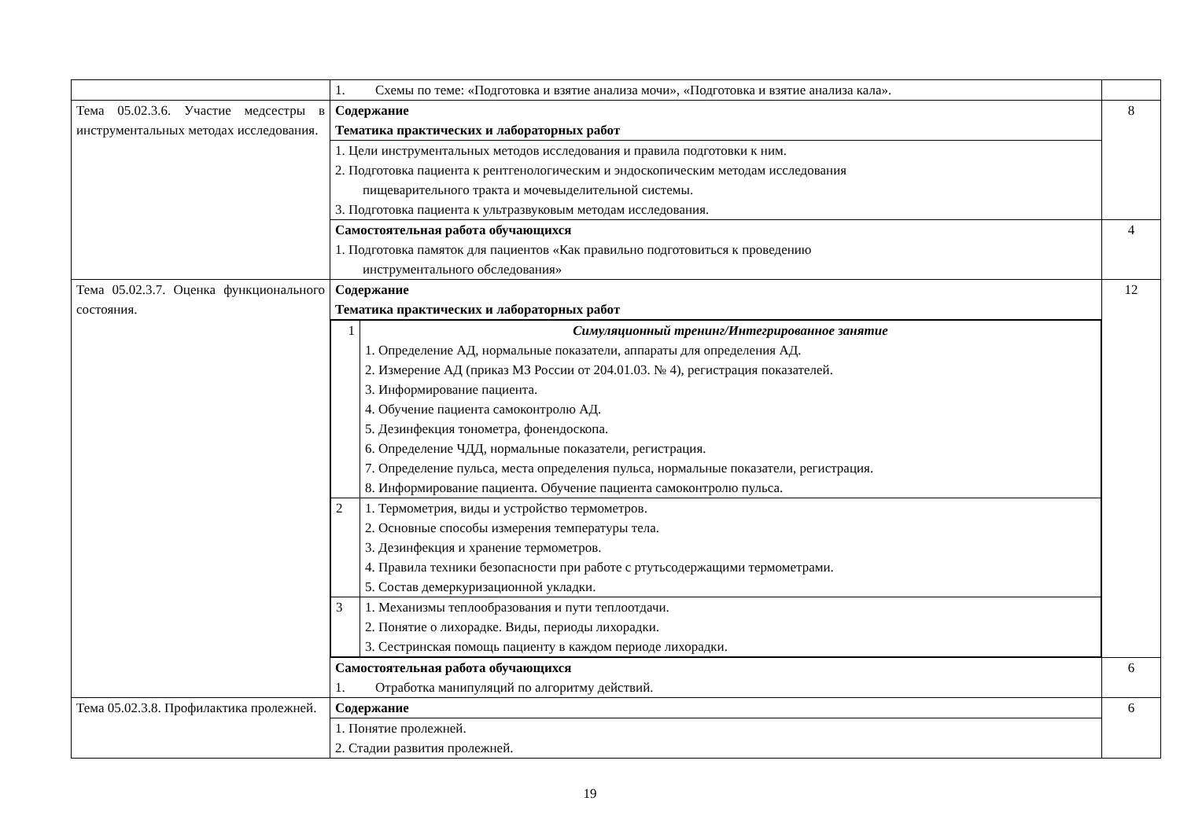| | 1. Схемы по теме: «Подготовка и взятие анализа мочи», «Подготовка и взятие анализа кала». | |
| Тема 05.02.3.6. Участие медсестры в инструментальных методах исследования. | Содержание Тематика практических и лабораторных работ | 8 |
| | 1. Цели инструментальных методов исследования и правила подготовки к ним. 2. Подготовка пациента к рентгенологическим и эндоскопическим методам исследования пищеварительного тракта и мочевыделительной системы. 3. Подготовка пациента к ультразвуковым методам исследования. | |
| | Самостоятельная работа обучающихся 1. Подготовка памяток для пациентов «Как правильно подготовиться к проведению инструментального обследования» | 4 |
| Тема 05.02.3.7. Оценка функционального состояния. | Содержание Тематика практических и лабораторных работ | 12 |
| | / 1 / Симуляционный тренинг/Интегрированное занятие 1. Определение АД, нормальные показатели, аппараты для определения АД. 2. Измерение АД (приказ МЗ России от 204.01.03. № 4), регистрация показателей. 3. Информирование пациента. 4. Обучение пациента самоконтролю АД. 5. Дезинфекция тонометра, фонендоскопа. 6. Определение ЧДД, нормальные показатели, регистрация. 7. Определение пульса, места определения пульса, нормальные показатели, регистрация. 8. Информирование пациента. Обучение пациента самоконтролю пульса. / / 2 / 1. Термометрия, виды и устройство термометров. 2. Основные способы измерения температуры тела. 3. Дезинфекция и хранение термометров. 4. Правила техники безопасности при работе с ртутьсодержащими термометрами. 5. Состав демеркуризационной укладки. / / 3 / 1. Механизмы теплообразования и пути теплоотдачи. 2. Понятие о лихорадке. Виды, периоды лихорадки. 3. Сестринская помощь пациенту в каждом периоде лихорадки. / | |
| | Самостоятельная работа обучающихся 1. Отработка манипуляций по алгоритму действий. | 6 |
| Тема 05.02.3.8. Профилактика пролежней. | Содержание | 6 |
| | 1. Понятие пролежней. 2. Стадии развития пролежней. | |
19